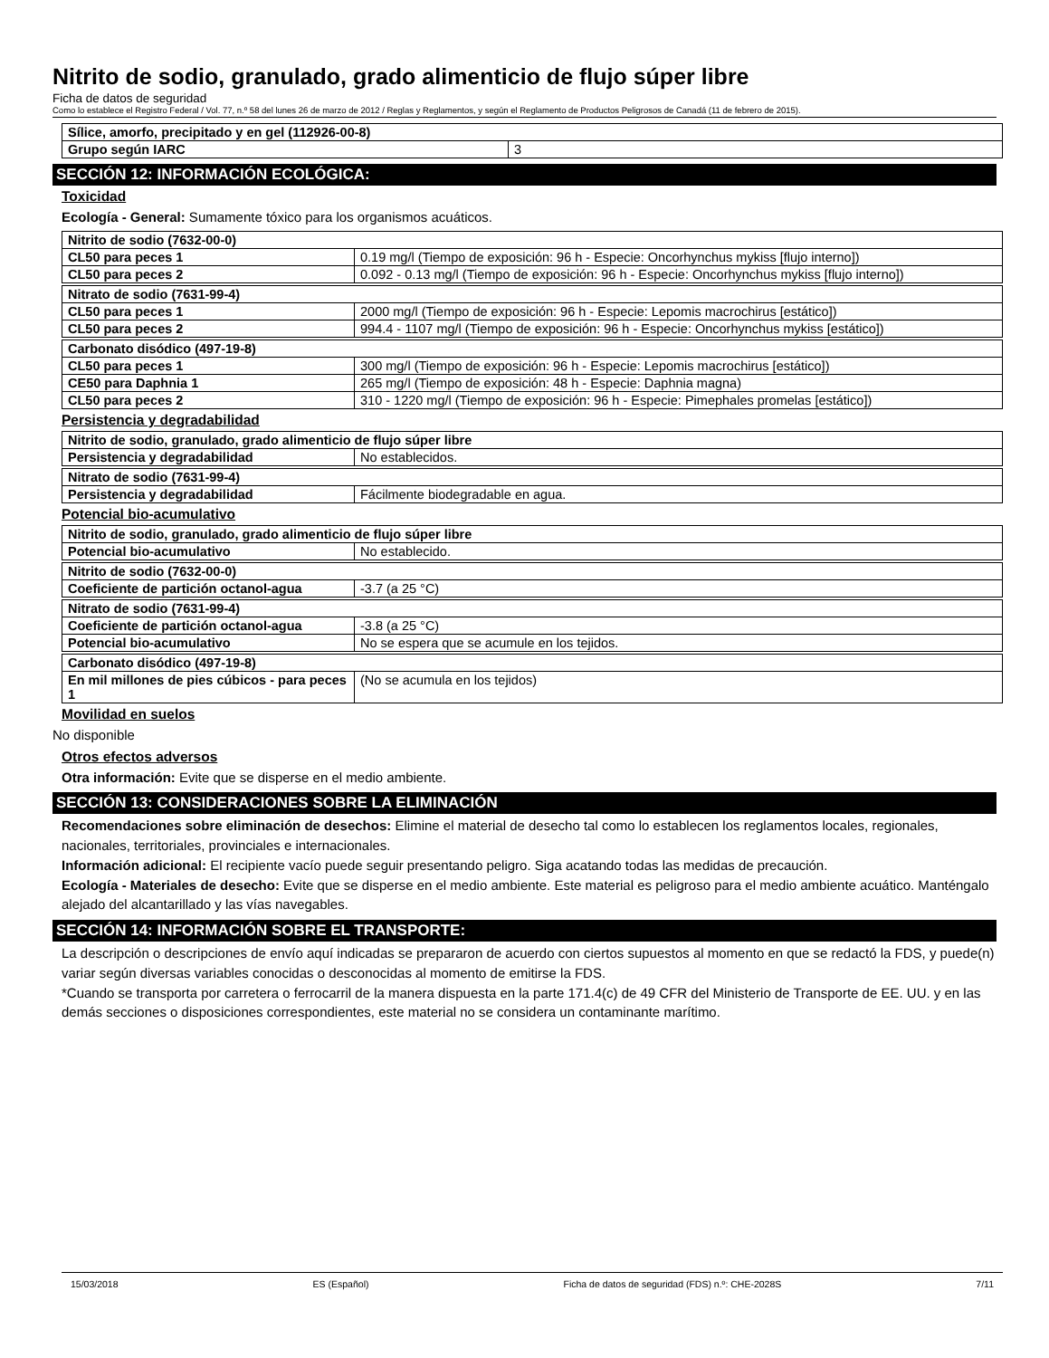Nitrito de sodio, granulado, grado alimenticio de flujo súper libre
Ficha de datos de seguridad
Como lo establece el Registro Federal / Vol. 77, n.º 58 del lunes 26 de marzo de 2012 / Reglas y Reglamentos, y según el Reglamento de Productos Peligrosos de Canadá (11 de febrero de 2015).
| Sílice, amorfo, precipitado y en gel (112926-00-8) | |
| Grupo según IARC | 3 |
SECCIÓN 12: INFORMACIÓN ECOLÓGICA:
Toxicidad
Ecología - General: Sumamente tóxico para los organismos acuáticos.
| Nitrito de sodio (7632-00-0) | |
| CL50 para peces 1 | 0.19 mg/l (Tiempo de exposición: 96 h - Especie: Oncorhynchus mykiss [flujo interno]) |
| CL50 para peces 2 | 0.092 - 0.13 mg/l (Tiempo de exposición: 96 h - Especie: Oncorhynchus mykiss [flujo interno]) |
| Nitrato de sodio (7631-99-4) | |
| CL50 para peces 1 | 2000 mg/l (Tiempo de exposición: 96 h - Especie: Lepomis macrochirus [estático]) |
| CL50 para peces 2 | 994.4 - 1107 mg/l (Tiempo de exposición: 96 h - Especie: Oncorhynchus mykiss [estático]) |
| Carbonato disódico (497-19-8) | |
| CL50 para peces 1 | 300 mg/l (Tiempo de exposición: 96 h - Especie: Lepomis macrochirus [estático]) |
| CE50 para Daphnia 1 | 265 mg/l (Tiempo de exposición: 48 h - Especie: Daphnia magna) |
| CL50 para peces 2 | 310 - 1220 mg/l (Tiempo de exposición: 96 h - Especie: Pimephales promelas [estático]) |
Persistencia y degradabilidad
| Nitrito de sodio, granulado, grado alimenticio de flujo súper libre | |
| Persistencia y degradabilidad | No establecidos. |
| Nitrato de sodio (7631-99-4) | |
| Persistencia y degradabilidad | Fácilmente biodegradable en agua. |
Potencial bio-acumulativo
| Nitrito de sodio, granulado, grado alimenticio de flujo súper libre | |
| Potencial bio-acumulativo | No establecido. |
| Nitrito de sodio (7632-00-0) | |
| Coeficiente de partición octanol-agua | -3.7 (a 25 °C) |
| Nitrato de sodio (7631-99-4) | |
| Coeficiente de partición octanol-agua | -3.8 (a 25 °C) |
| Potencial bio-acumulativo | No se espera que se acumule en los tejidos. |
| Carbonato disódico (497-19-8) | |
| En mil millones de pies cúbicos - para peces 1 | (No se acumula en los tejidos) |
Movilidad en suelos
No disponible
Otros efectos adversos
Otra información: Evite que se disperse en el medio ambiente.
SECCIÓN 13: CONSIDERACIONES SOBRE LA ELIMINACIÓN
Recomendaciones sobre eliminación de desechos: Elimine el material de desecho tal como lo establecen los reglamentos locales, regionales, nacionales, territoriales, provinciales e internacionales.
Información adicional: El recipiente vacío puede seguir presentando peligro. Siga acatando todas las medidas de precaución.
Ecología - Materiales de desecho: Evite que se disperse en el medio ambiente. Este material es peligroso para el medio ambiente acuático. Manténgalo alejado del alcantarillado y las vías navegables.
SECCIÓN 14: INFORMACIÓN SOBRE EL TRANSPORTE:
La descripción o descripciones de envío aquí indicadas se prepararon de acuerdo con ciertos supuestos al momento en que se redactó la FDS, y puede(n) variar según diversas variables conocidas o desconocidas al momento de emitirse la FDS.
*Cuando se transporta por carretera o ferrocarril de la manera dispuesta en la parte 171.4(c) de 49 CFR del Ministerio de Transporte de EE. UU. y en las demás secciones o disposiciones correspondientes, este material no se considera un contaminante marítimo.
15/03/2018 ES (Español) Ficha de datos de seguridad (FDS) n.º: CHE-2028S 7/11